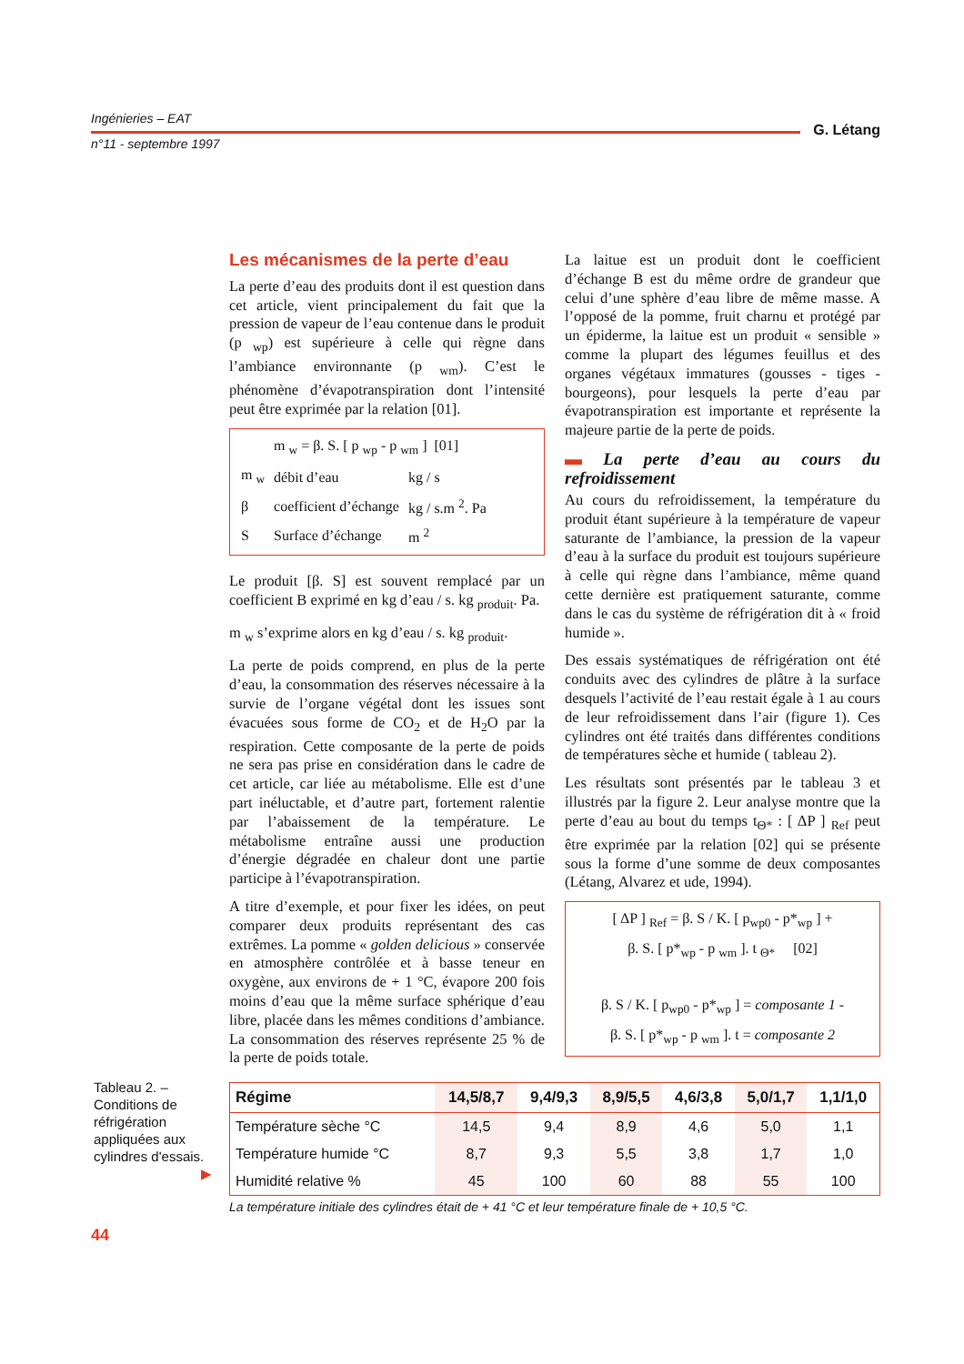Ingénieries – EAT
G. Létang
n°11 - septembre 1997
Les mécanismes de la perte d’eau
La perte d’eau des produits dont il est question dans cet article, vient principalement du fait que la pression de vapeur de l’eau contenue dans le produit (p <sub>wp</sub>) est supérieure à celle qui règne dans l’ambiance environnante (p <sub>wm</sub>). C’est le phénomène d’évapotranspiration dont l’intensité peut être exprimée par la relation [01].
| | m <sub>w</sub> = β. S. [ p <sub>wp</sub> - p <sub>wm</sub> ] [01] | |
| m <sub>w</sub> | débit d’eau | kg / s |
| β | coefficient d’échange | kg / s.m <sup>2</sup>. Pa |
| S | Surface d’échange | m <sup>2</sup> |
Le produit [β. S] est souvent remplacé par un coefficient B exprimé en kg d’eau / s. kg <sub>produit</sub>. Pa.
m <sub>w</sub> s’exprime alors en kg d’eau / s. kg <sub>produit</sub>.
La perte de poids comprend, en plus de la perte d’eau, la consommation des réserves nécessaire à la survie de l’organe végétal dont les issues sont évacuées sous forme de CO<sub>2</sub> et de H<sub>2</sub>O par la respiration. Cette composante de la perte de poids ne sera pas prise en considération dans le cadre de cet article, car liée au métabolisme. Elle est d’une part inéluctable, et d’autre part, fortement ralentie par l’abaissement de la température. Le métabolisme entraîne aussi une production d’énergie dégradée en chaleur dont une partie participe à l’évapotranspiration.
A titre d’exemple, et pour fixer les idées, on peut comparer deux produits représentant des cas extrêmes. La pomme « golden delicious » conservée en atmosphère contrôlée et à basse teneur en oxygène, aux environs de + 1 °C, évapore 200 fois moins d’eau que la même surface sphérique d’eau libre, placée dans les mêmes conditions d’ambiance. La consommation des réserves représente 25 % de la perte de poids totale.
La laitue est un produit dont le coefficient d’échange B est du même ordre de grandeur que celui d’une sphère d’eau libre de même masse. A l’opposé de la pomme, fruit charnu et protégé par un épiderme, la laitue est un produit « sensible » comme la plupart des légumes feuillus et des organes végétaux immatures (gousses - tiges - bourgeons), pour lesquels la perte d’eau par évapotranspiration est importante et représente la majeure partie de la perte de poids.
▬ La perte d’eau au cours du refroidissement
Au cours du refroidissement, la température du produit étant supérieure à la température de vapeur saturante de l’ambiance, la pression de la vapeur d’eau à la surface du produit est toujours supérieure à celle qui règne dans l’ambiance, même quand cette dernière est pratiquement saturante, comme dans le cas du système de réfrigération dit à « froid humide ».
Des essais systématiques de réfrigération ont été conduits avec des cylindres de plâtre à la surface desquels l’activité de l’eau restait égale à 1 au cours de leur refroidissement dans l’air (figure 1). Ces cylindres ont été traités dans différentes conditions de températures sèche et humide ( tableau 2).
Les résultats sont présentés par le tableau 3 et illustrés par la figure 2. Leur analyse montre que la perte d’eau au bout du temps t<sub>Θ*</sub> : [ ΔP ] <sub>Ref</sub> peut être exprimée par la relation [02] qui se présente sous la forme d’une somme de deux composantes (Létang, Alvarez et ude, 1994).
[ ΔP ] <sub>Ref</sub> = β. S / K. [ p<sub>wp0</sub> - p*<sub>wp</sub> ] +
β. S. [ p*<sub>wp</sub> - p <sub>wm</sub> ]. t <sub>Θ*</sub> [02]
β. S / K. [ p<sub>wp0</sub> - p*<sub>wp</sub> ] = composante 1 -
β. S. [ p*<sub>wp</sub> - p <sub>wm</sub> ]. t = composante 2
Tableau 2. – Conditions de réfrigération appliquées aux cylindres d'essais.
▶
| Régime | 14,5/8,7 | 9,4/9,3 | 8,9/5,5 | 4,6/3,8 | 5,0/1,7 | 1,1/1,0 |
| --- | --- | --- | --- | --- | --- | --- |
| Température sèche °C | 14,5 | 9,4 | 8,9 | 4,6 | 5,0 | 1,1 |
| Température humide °C | 8,7 | 9,3 | 5,5 | 3,8 | 1,7 | 1,0 |
| Humidité relative % | 45 | 100 | 60 | 88 | 55 | 100 |
La température initiale des cylindres était de + 41 °C et leur température finale de + 10,5 °C.
44